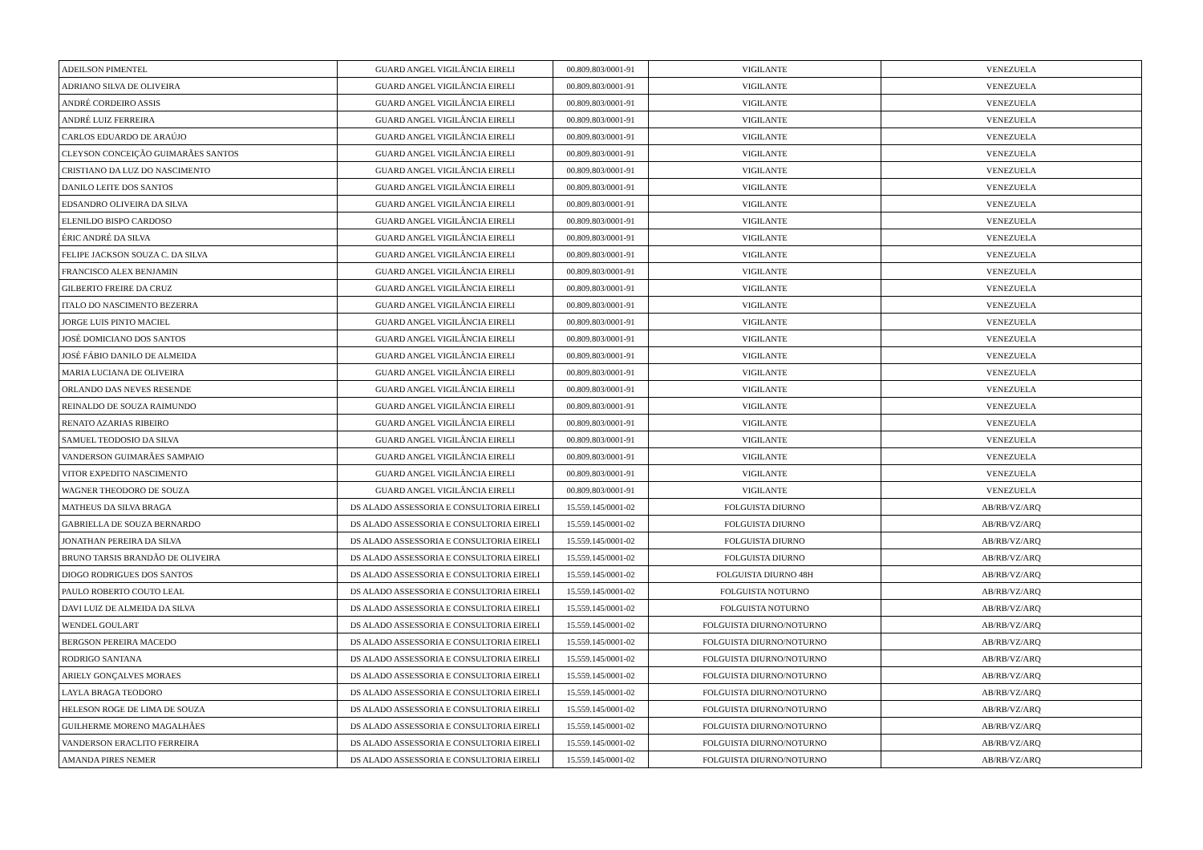| ADEILSON PIMENTEL | GUARD ANGEL VIGILÂNCIA EIRELI | 00.809.803/0001-91 | VIGILANTE | VENEZUELA |
| ADRIANO SILVA DE OLIVEIRA | GUARD ANGEL VIGILÂNCIA EIRELI | 00.809.803/0001-91 | VIGILANTE | VENEZUELA |
| ANDRÉ CORDEIRO ASSIS | GUARD ANGEL VIGILÂNCIA EIRELI | 00.809.803/0001-91 | VIGILANTE | VENEZUELA |
| ANDRÉ LUIZ FERREIRA | GUARD ANGEL VIGILÂNCIA EIRELI | 00.809.803/0001-91 | VIGILANTE | VENEZUELA |
| CARLOS EDUARDO DE ARAÚJO | GUARD ANGEL VIGILÂNCIA EIRELI | 00.809.803/0001-91 | VIGILANTE | VENEZUELA |
| CLEYSON CONCEIÇÃO GUIMARÃES SANTOS | GUARD ANGEL VIGILÂNCIA EIRELI | 00.809.803/0001-91 | VIGILANTE | VENEZUELA |
| CRISTIANO DA LUZ DO NASCIMENTO | GUARD ANGEL VIGILÂNCIA EIRELI | 00.809.803/0001-91 | VIGILANTE | VENEZUELA |
| DANILO LEITE DOS SANTOS | GUARD ANGEL VIGILÂNCIA EIRELI | 00.809.803/0001-91 | VIGILANTE | VENEZUELA |
| EDSANDRO OLIVEIRA DA SILVA | GUARD ANGEL VIGILÂNCIA EIRELI | 00.809.803/0001-91 | VIGILANTE | VENEZUELA |
| ELENILDO BISPO CARDOSO | GUARD ANGEL VIGILÂNCIA EIRELI | 00.809.803/0001-91 | VIGILANTE | VENEZUELA |
| ÉRIC ANDRÉ DA SILVA | GUARD ANGEL VIGILÂNCIA EIRELI | 00.809.803/0001-91 | VIGILANTE | VENEZUELA |
| FELIPE JACKSON SOUZA C. DA SILVA | GUARD ANGEL VIGILÂNCIA EIRELI | 00.809.803/0001-91 | VIGILANTE | VENEZUELA |
| FRANCISCO ALEX BENJAMIN | GUARD ANGEL VIGILÂNCIA EIRELI | 00.809.803/0001-91 | VIGILANTE | VENEZUELA |
| GILBERTO FREIRE DA CRUZ | GUARD ANGEL VIGILÂNCIA EIRELI | 00.809.803/0001-91 | VIGILANTE | VENEZUELA |
| ITALO DO NASCIMENTO BEZERRA | GUARD ANGEL VIGILÂNCIA EIRELI | 00.809.803/0001-91 | VIGILANTE | VENEZUELA |
| JORGE LUIS PINTO MACIEL | GUARD ANGEL VIGILÂNCIA EIRELI | 00.809.803/0001-91 | VIGILANTE | VENEZUELA |
| JOSÉ DOMICIANO DOS SANTOS | GUARD ANGEL VIGILÂNCIA EIRELI | 00.809.803/0001-91 | VIGILANTE | VENEZUELA |
| JOSÉ FÁBIO DANILO DE ALMEIDA | GUARD ANGEL VIGILÂNCIA EIRELI | 00.809.803/0001-91 | VIGILANTE | VENEZUELA |
| MARIA LUCIANA DE OLIVEIRA | GUARD ANGEL VIGILÂNCIA EIRELI | 00.809.803/0001-91 | VIGILANTE | VENEZUELA |
| ORLANDO DAS NEVES RESENDE | GUARD ANGEL VIGILÂNCIA EIRELI | 00.809.803/0001-91 | VIGILANTE | VENEZUELA |
| REINALDO DE SOUZA RAIMUNDO | GUARD ANGEL VIGILÂNCIA EIRELI | 00.809.803/0001-91 | VIGILANTE | VENEZUELA |
| RENATO AZARIAS RIBEIRO | GUARD ANGEL VIGILÂNCIA EIRELI | 00.809.803/0001-91 | VIGILANTE | VENEZUELA |
| SAMUEL TEODOSIO DA SILVA | GUARD ANGEL VIGILÂNCIA EIRELI | 00.809.803/0001-91 | VIGILANTE | VENEZUELA |
| VANDERSON GUIMARÃES SAMPAIO | GUARD ANGEL VIGILÂNCIA EIRELI | 00.809.803/0001-91 | VIGILANTE | VENEZUELA |
| VITOR EXPEDITO NASCIMENTO | GUARD ANGEL VIGILÂNCIA EIRELI | 00.809.803/0001-91 | VIGILANTE | VENEZUELA |
| WAGNER THEODORO DE SOUZA | GUARD ANGEL VIGILÂNCIA EIRELI | 00.809.803/0001-91 | VIGILANTE | VENEZUELA |
| MATHEUS DA SILVA BRAGA | DS ALADO ASSESSORIA E CONSULTORIA EIRELI | 15.559.145/0001-02 | FOLGUISTA DIURNO | AB/RB/VZ/ARQ |
| GABRIELLA DE SOUZA BERNARDO | DS ALADO ASSESSORIA E CONSULTORIA EIRELI | 15.559.145/0001-02 | FOLGUISTA DIURNO | AB/RB/VZ/ARQ |
| JONATHAN PEREIRA DA SILVA | DS ALADO ASSESSORIA E CONSULTORIA EIRELI | 15.559.145/0001-02 | FOLGUISTA DIURNO | AB/RB/VZ/ARQ |
| BRUNO TARSIS BRANDÃO DE OLIVEIRA | DS ALADO ASSESSORIA E CONSULTORIA EIRELI | 15.559.145/0001-02 | FOLGUISTA DIURNO | AB/RB/VZ/ARQ |
| DIOGO RODRIGUES DOS SANTOS | DS ALADO ASSESSORIA E CONSULTORIA EIRELI | 15.559.145/0001-02 | FOLGUISTA DIURNO 48H | AB/RB/VZ/ARQ |
| PAULO ROBERTO COUTO LEAL | DS ALADO ASSESSORIA E CONSULTORIA EIRELI | 15.559.145/0001-02 | FOLGUISTA NOTURNO | AB/RB/VZ/ARQ |
| DAVI LUIZ DE ALMEIDA DA SILVA | DS ALADO ASSESSORIA E CONSULTORIA EIRELI | 15.559.145/0001-02 | FOLGUISTA NOTURNO | AB/RB/VZ/ARQ |
| WENDEL GOULART | DS ALADO ASSESSORIA E CONSULTORIA EIRELI | 15.559.145/0001-02 | FOLGUISTA DIURNO/NOTURNO | AB/RB/VZ/ARQ |
| BERGSON PEREIRA MACEDO | DS ALADO ASSESSORIA E CONSULTORIA EIRELI | 15.559.145/0001-02 | FOLGUISTA DIURNO/NOTURNO | AB/RB/VZ/ARQ |
| RODRIGO SANTANA | DS ALADO ASSESSORIA E CONSULTORIA EIRELI | 15.559.145/0001-02 | FOLGUISTA DIURNO/NOTURNO | AB/RB/VZ/ARQ |
| ARIELY GONÇALVES MORAES | DS ALADO ASSESSORIA E CONSULTORIA EIRELI | 15.559.145/0001-02 | FOLGUISTA DIURNO/NOTURNO | AB/RB/VZ/ARQ |
| LAYLA BRAGA TEODORO | DS ALADO ASSESSORIA E CONSULTORIA EIRELI | 15.559.145/0001-02 | FOLGUISTA DIURNO/NOTURNO | AB/RB/VZ/ARQ |
| HELESON ROGE DE LIMA DE SOUZA | DS ALADO ASSESSORIA E CONSULTORIA EIRELI | 15.559.145/0001-02 | FOLGUISTA DIURNO/NOTURNO | AB/RB/VZ/ARQ |
| GUILHERME MORENO MAGALHÃES | DS ALADO ASSESSORIA E CONSULTORIA EIRELI | 15.559.145/0001-02 | FOLGUISTA DIURNO/NOTURNO | AB/RB/VZ/ARQ |
| VANDERSON ERACLITO FERREIRA | DS ALADO ASSESSORIA E CONSULTORIA EIRELI | 15.559.145/0001-02 | FOLGUISTA DIURNO/NOTURNO | AB/RB/VZ/ARQ |
| AMANDA PIRES NEMER | DS ALADO ASSESSORIA E CONSULTORIA EIRELI | 15.559.145/0001-02 | FOLGUISTA DIURNO/NOTURNO | AB/RB/VZ/ARQ |